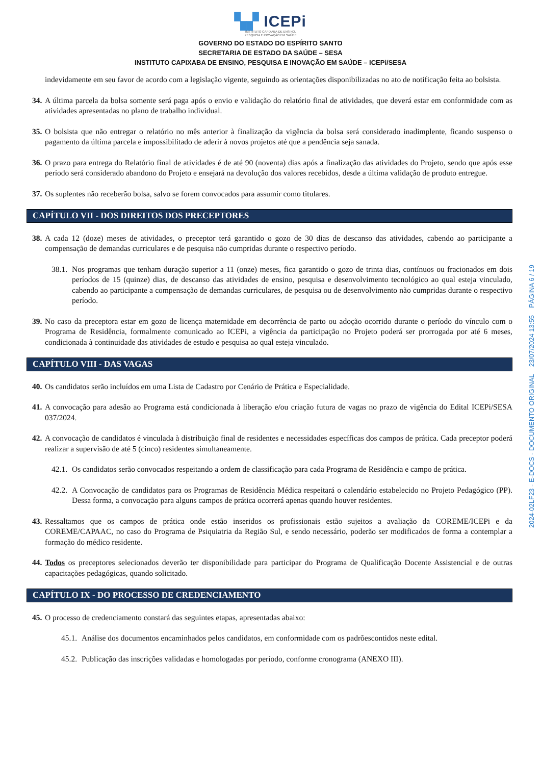▚▞ ICEPi
INSTITUTO CAPIXABA DE ENSINO,
PESQUISA E INOVAÇÃO EM SAÚDE
GOVERNO DO ESTADO DO ESPÍRITO SANTO
SECRETARIA DE ESTADO DA SAÚDE – SESA
INSTITUTO CAPIXABA DE ENSINO, PESQUISA E INOVAÇÃO EM SAÚDE – ICEPi/SESA
indevidamente em seu favor de acordo com a legislação vigente, seguindo as orientações disponibilizadas no ato de notificação feita ao bolsista.
34. A última parcela da bolsa somente será paga após o envio e validação do relatório final de atividades, que deverá estar em conformidade com as atividades apresentadas no plano de trabalho individual.
35. O bolsista que não entregar o relatório no mês anterior à finalização da vigência da bolsa será considerado inadimplente, ficando suspenso o pagamento da última parcela e impossibilitado de aderir à novos projetos até que a pendência seja sanada.
36. O prazo para entrega do Relatório final de atividades é de até 90 (noventa) dias após a finalização das atividades do Projeto, sendo que após esse período será considerado abandono do Projeto e ensejará na devolução dos valores recebidos, desde a última validação de produto entregue.
37. Os suplentes não receberão bolsa, salvo se forem convocados para assumir como titulares.
CAPÍTULO VII - DOS DIREITOS DOS PRECEPTORES
38. A cada 12 (doze) meses de atividades, o preceptor terá garantido o gozo de 30 dias de descanso das atividades, cabendo ao participante a compensação de demandas curriculares e de pesquisa não cumpridas durante o respectivo período.
38.1. Nos programas que tenham duração superior a 11 (onze) meses, fica garantido o gozo de trinta dias, contínuos ou fracionados em dois períodos de 15 (quinze) dias, de descanso das atividades de ensino, pesquisa e desenvolvimento tecnológico ao qual esteja vinculado, cabendo ao participante a compensação de demandas curriculares, de pesquisa ou de desenvolvimento não cumpridas durante o respectivo período.
39. No caso da preceptora estar em gozo de licença maternidade em decorrência de parto ou adoção ocorrido durante o período do vínculo com o Programa de Residência, formalmente comunicado ao ICEPi, a vigência da participação no Projeto poderá ser prorrogada por até 6 meses, condicionada à continuidade das atividades de estudo e pesquisa ao qual esteja vinculado.
CAPÍTULO VIII - DAS VAGAS
40. Os candidatos serão incluídos em uma Lista de Cadastro por Cenário de Prática e Especialidade.
41. A convocação para adesão ao Programa está condicionada à liberação e/ou criação futura de vagas no prazo de vigência do Edital ICEPi/SESA 037/2024.
42. A convocação de candidatos é vinculada à distribuição final de residentes e necessidades específicas dos campos de prática. Cada preceptor poderá realizar a supervisão de até 5 (cinco) residentes simultaneamente.
42.1. Os candidatos serão convocados respeitando a ordem de classificação para cada Programa de Residência e campo de prática.
42.2. A Convocação de candidatos para os Programas de Residência Médica respeitará o calendário estabelecido no Projeto Pedagógico (PP). Dessa forma, a convocação para alguns campos de prática ocorrerá apenas quando houver residentes.
43. Ressaltamos que os campos de prática onde estão inseridos os profissionais estão sujeitos a avaliação da COREME/ICEPi e da COREME/CAPAAC, no caso do Programa de Psiquiatria da Região Sul, e sendo necessário, poderão ser modificados de forma a contemplar a formação do médico residente.
44. Todos os preceptores selecionados deverão ter disponibilidade para participar do Programa de Qualificação Docente Assistencial e de outras capacitações pedagógicas, quando solicitado.
CAPÍTULO IX - DO PROCESSO DE CREDENCIAMENTO
45. O processo de credenciamento constará das seguintes etapas, apresentadas abaixo:
45.1. Análise dos documentos encaminhados pelos candidatos, em conformidade com os padrõescontidos neste edital.
45.2. Publicação das inscrições validadas e homologadas por período, conforme cronograma (ANEXO III).
2024-02LF23 - E-DOCS - DOCUMENTO ORIGINAL 23/07/2024 13:55 PÁGINA 6 / 19